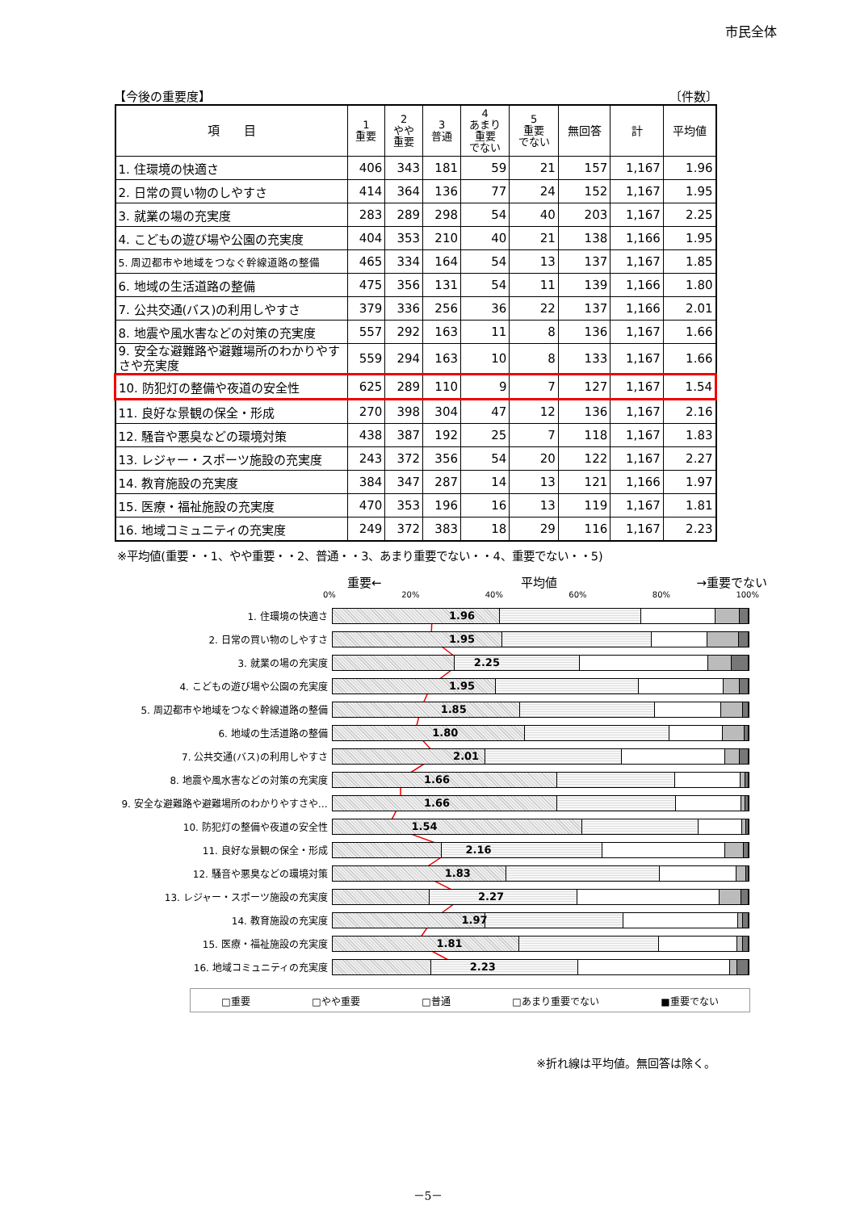市民全体
【今後の重要度】 〔件数〕
| 項 目 | 1 重要 | 2 やや 重要 | 3 普通 | 4 あまり 重要 でない | 5 重要 でない | 無回答 | 計 | 平均値 |
| --- | --- | --- | --- | --- | --- | --- | --- | --- |
| 1. 住環境の快適さ | 406 | 343 | 181 | 59 | 21 | 157 | 1,167 | 1.96 |
| 2. 日常の買い物のしやすさ | 414 | 364 | 136 | 77 | 24 | 152 | 1,167 | 1.95 |
| 3. 就業の場の充実度 | 283 | 289 | 298 | 54 | 40 | 203 | 1,167 | 2.25 |
| 4. こどもの遊び場や公園の充実度 | 404 | 353 | 210 | 40 | 21 | 138 | 1,166 | 1.95 |
| 5. 周辺都市や地域をつなぐ幹線道路の整備 | 465 | 334 | 164 | 54 | 13 | 137 | 1,167 | 1.85 |
| 6. 地域の生活道路の整備 | 475 | 356 | 131 | 54 | 11 | 139 | 1,166 | 1.80 |
| 7. 公共交通(バス)の利用しやすさ | 379 | 336 | 256 | 36 | 22 | 137 | 1,166 | 2.01 |
| 8. 地震や風水害などの対策の充実度 | 557 | 292 | 163 | 11 | 8 | 136 | 1,167 | 1.66 |
| 9. 安全な避難路や避難場所のわかりやすさや充実度 | 559 | 294 | 163 | 10 | 8 | 133 | 1,167 | 1.66 |
| 10. 防犯灯の整備や夜道の安全性 | 625 | 289 | 110 | 9 | 7 | 127 | 1,167 | 1.54 |
| 11. 良好な景観の保全・形成 | 270 | 398 | 304 | 47 | 12 | 136 | 1,167 | 2.16 |
| 12. 騒音や悪臭などの環境対策 | 438 | 387 | 192 | 25 | 7 | 118 | 1,167 | 1.83 |
| 13. レジャー・スポーツ施設の充実度 | 243 | 372 | 356 | 54 | 20 | 122 | 1,167 | 2.27 |
| 14. 教育施設の充実度 | 384 | 347 | 287 | 14 | 13 | 121 | 1,166 | 1.97 |
| 15. 医療・福祉施設の充実度 | 470 | 353 | 196 | 16 | 13 | 119 | 1,167 | 1.81 |
| 16. 地域コミュニティの充実度 | 249 | 372 | 383 | 18 | 29 | 116 | 1,167 | 2.23 |
※平均値(重要・・1、やや重要・・2、普通・・3、あまり重要でない・・4、重要でない・・5)
重要← 平均値 →重要でない
0% 20% 40% 60% 80% 100%
1. 住環境の快適さ
1.96
2. 日常の買い物のしやすさ
1.95
3. 就業の場の充実度
2.25
4. こどもの遊び場や公園の充実度
1.95
5. 周辺都市や地域をつなぐ幹線道路の整備
1.85
6. 地域の生活道路の整備
1.80
7. 公共交通(バス)の利用しやすさ
2.01
8. 地震や風水害などの対策の充実度
1.66
9. 安全な避難路や避難場所のわかりやすさや…
1.66
10. 防犯灯の整備や夜道の安全性
1.54
11. 良好な景観の保全・形成
2.16
12. 騒音や悪臭などの環境対策
1.83
13. レジャー・スポーツ施設の充実度
2.27
14. 教育施設の充実度
1.97
15. 医療・福祉施設の充実度
1.81
16. 地域コミュニティの充実度
2.23
□重要 □やや重要 □普通 □あまり重要でない ■重要でない
※折れ線は平均値。無回答は除く。
－5－